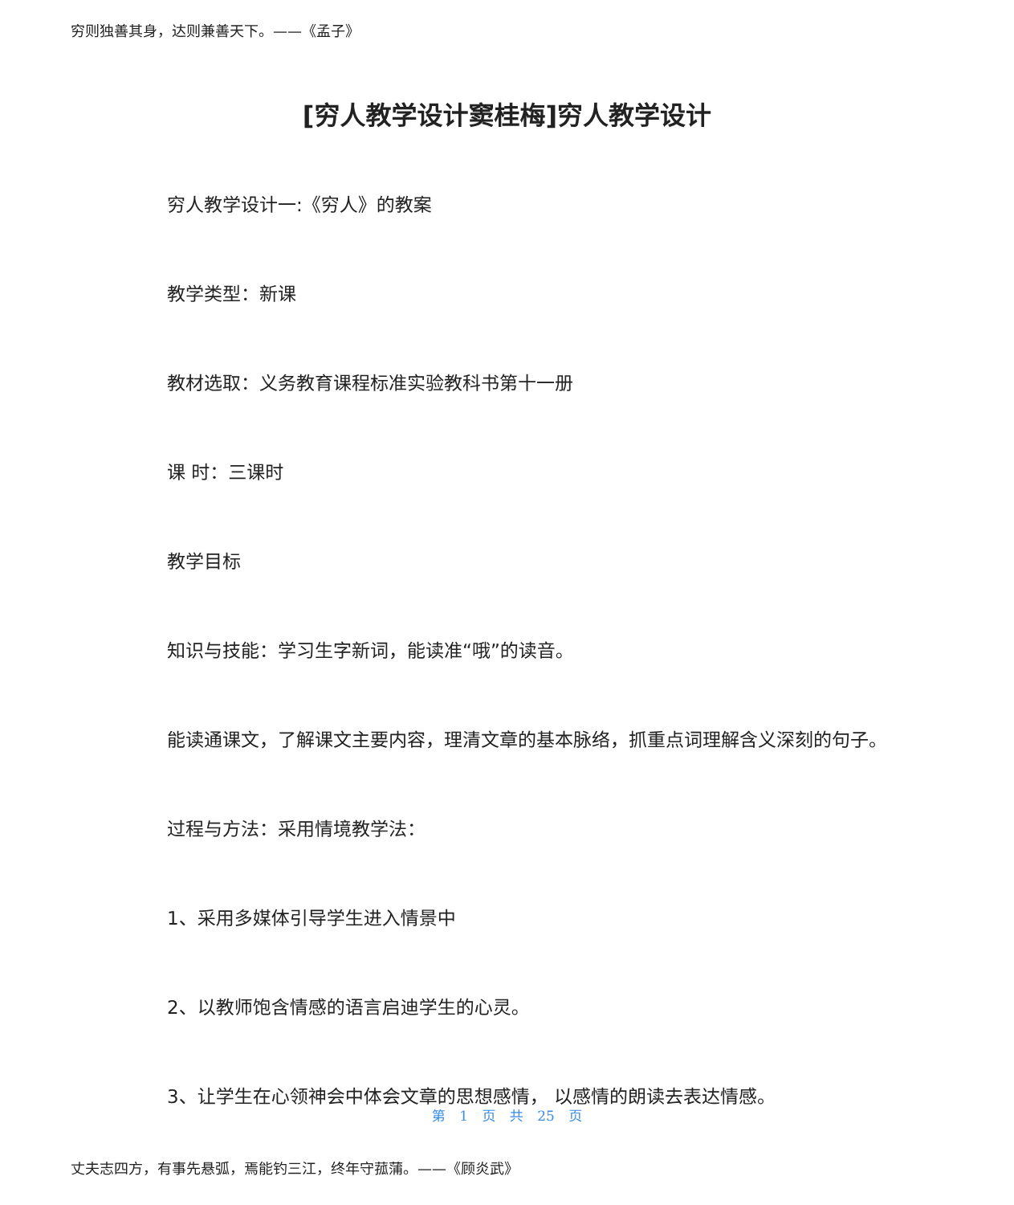穷则独善其身，达则兼善天下。——《孟子》
[穷人教学设计窦桂梅]穷人教学设计
穷人教学设计一:《穷人》的教案
教学类型：新课
教材选取：义务教育课程标准实验教科书第十一册
课 时：三课时
教学目标
知识与技能：学习生字新词，能读准“哦”的读音。
能读通课文，了解课文主要内容，理清文章的基本脉络，抓重点词理解含义深刻的句子。
过程与方法：采用情境教学法：
1、采用多媒体引导学生进入情景中
2、以教师饱含情感的语言启迪学生的心灵。
3、让学生在心领神会中体会文章的思想感情， 以感情的朗读去表达情感。
第 1 页 共 25 页
丈夫志四方，有事先悬弧，焉能钓三江，终年守菰蒲。——《顾炎武》